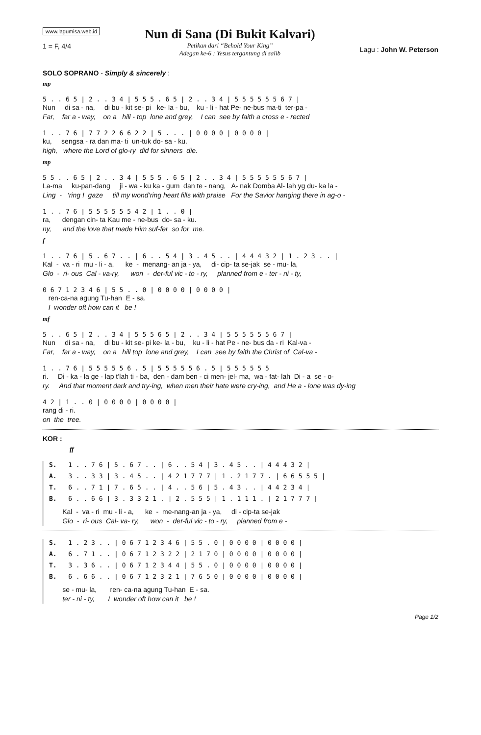www.lagumisa.web.id
1 = F, 4/4
Nun di Sana (Di Bukit Kalvari)
Petikan dari “Behold Your King”
Adegan ke-6 : Yesus tergantung di salib
Lagu : John W. Peterson
SOLO SOPRANO - Simply & sincerely :
mp
5 . . 6 5 | 2 . . 3 4 | 5 5 5 . 6 5 | 2 . . 3 4 | 5 5 5 5 5 5 6 7 |
Nun di sa - na, di bu - kit se- pi ke- la - bu, ku - li - hat Pe- ne-bus ma-ti ter-pa -
Far, far a - way, on a hill - top lone and grey, I can see by faith a cross e - rected
1 . . 7 6 | 7 7 2 2 6 6 2 2 | 5 . . . | 0 0 0 0 | 0 0 0 0 |
ku, sengsa - ra dan ma- ti un-tuk do- sa - ku.
high, where the Lord of glo-ry did for sinners die.
mp
5 5 . . 6 5 | 2 . . 3 4 | 5 5 5 . 6 5 | 2 . . 3 4 | 5 5 5 5 5 5 6 7 |
La-ma ku-pan-dang ji - wa - ku ka - gum dan te - nang, A- nak Domba Al- lah yg du- ka la -
Ling - ‘ring I gaze till my wond’ring heart fills with praise For the Savior hanging there in ag-o -
1 . . 7 6 | 5 5 5 5 5 5 4 2 | 1 . . 0 |
ra, dengan cin- ta Kau me - ne-bus do- sa - ku.
ny, and the love that made Him suf-fer so for me.
f
1 . . 7 6 | 5 . 6 7 . . | 6 . . 5 4 | 3 . 4 5 . . | 4 4 4 3 2 | 1 . 2 3 . . |
Kal - va - ri mu - li - a, ke - menang- an ja - ya, di- cip- ta se-jak se - mu- la,
Glo - ri- ous Cal - va-ry, won - der-ful vic - to - ry, planned from e - ter - ni - ty,
0 6 7 1 2 3 4 6 | 5 5 . . 0 | 0 0 0 0 | 0 0 0 0 |
ren-ca-na agung Tu-han E - sa.
I wonder oft how can it be !
mf
5 . . 6 5 | 2 . . 3 4 | 5 5 5 6 5 | 2 . . 3 4 | 5 5 5 5 5 5 6 7 |
Nun di sa - na, di bu - kit se- pi ke- la - bu, ku - li - hat Pe - ne- bus da - ri Kal-va -
Far, far a - way, on a hill top lone and grey, I can see by faith the Christ of Cal-va -
1 . . 7 6 | 5 5 5 5 5 6 . 5 | 5 5 5 5 5 6 . 5 | 5 5 5 5 5 5
ri. Di - ka - la ge - lap t’lah ti - ba, den - dam ben - ci men- jel- ma, wa - fat- lah Di - a se - o-
ry. And that moment dark and try-ing, when men their hate were cry-ing, and He a - lone was dy-ing
4 2 | 1 . . 0 | 0 0 0 0 | 0 0 0 0 |
rang di - ri.
on the tree.
KOR :
ff
S. 1 . . 7 6 | 5 . 6 7 . . | 6 . . 5 4 | 3 . 4 5 . . | 4 4 4 3 2 |
A. 3 . . 3 3 | 3 . 4 5 . . | 4 2 1 7 7 7 | 1 . 2 1 7 7 . | 6 6 5 5 5 |
T. 6 . . 7 1 | 7 . 6 5 . . | 4 . . 5 6 | 5 . 4 3 . . | 4 4 2 3 4 |
B. 6 . . 6 6 | 3 . 3 3 2 1 . | 2 . 5 5 5 | 1 . 1 1 1 . | 2 1 7 7 7 |
Kal - va - ri mu - li - a, ke - me-nang-an ja - ya, di - cip-ta se-jak
Glo - ri- ous Cal- va- ry, won - der-ful vic - to - ry, planned from e -
S. 1 . 2 3 . . | 0 6 7 1 2 3 4 6 | 5 5 . 0 | 0 0 0 0 | 0 0 0 0 |
A. 6 . 7 1 . . | 0 6 7 1 2 3 2 2 | 2 1 7 0 | 0 0 0 0 | 0 0 0 0 |
T. 3 . 3 6 . . | 0 6 7 1 2 3 4 4 | 5 5 . 0 | 0 0 0 0 | 0 0 0 0 |
B. 6 . 6 6 . . | 0 6 7 1 2 3 2 1 | 7 6 5 0 | 0 0 0 0 | 0 0 0 0 |
se - mu- la, ren- ca-na agung Tu-han E - sa.
ter - ni - ty, I wonder oft how can it be !
Page 1/2